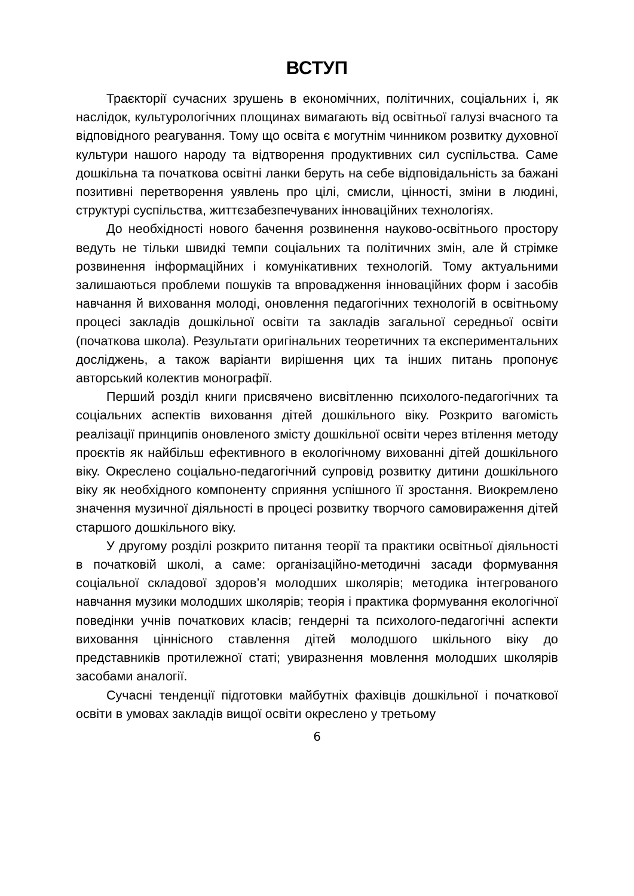ВСТУП
Траєкторії сучасних зрушень в економічних, політичних, соціальних і, як наслідок, культурологічних площинах вимагають від освітньої галузі вчасного та відповідного реагування. Тому що освіта є могутнім чинником розвитку духовної культури нашого народу та відтворення продуктивних сил суспільства. Саме дошкільна та початкова освітні ланки беруть на себе відповідальність за бажані позитивні перетворення уявлень про цілі, смисли, цінності, зміни в людині, структурі суспільства, життєзабезпечуваних інноваційних технологіях.
До необхідності нового бачення розвинення науково-освітнього простору ведуть не тільки швидкі темпи соціальних та політичних змін, але й стрімке розвинення інформаційних і комунікативних технологій. Тому актуальними залишаються проблеми пошуків та впровадження інноваційних форм і засобів навчання й виховання молоді, оновлення педагогічних технологій в освітньому процесі закладів дошкільної освіти та закладів загальної середньої освіти (початкова школа). Результати оригінальних теоретичних та експериментальних досліджень, а також варіанти вирішення цих та інших питань пропонує авторський колектив монографії.
Перший розділ книги присвячено висвітленню психолого-педагогічних та соціальних аспектів виховання дітей дошкільного віку. Розкрито вагомість реалізації принципів оновленого змісту дошкільної освіти через втілення методу проєктів як найбільш ефективного в екологічному вихованні дітей дошкільного віку. Окреслено соціально-педагогічний супровід розвитку дитини дошкільного віку як необхідного компоненту сприяння успішного її зростання. Виокремлено значення музичної діяльності в процесі розвитку творчого самовираження дітей старшого дошкільного віку.
У другому розділі розкрито питання теорії та практики освітньої діяльності в початковій школі, а саме: організаційно-методичні засади формування соціальної складової здоров’я молодших школярів; методика інтегрованого навчання музики молодших школярів; теорія і практика формування екологічної поведінки учнів початкових класів; гендерні та психолого-педагогічні аспекти виховання ціннісного ставлення дітей молодшого шкільного віку до представників протилежної статі; увиразнення мовлення молодших школярів засобами аналогії.
Сучасні тенденції підготовки майбутніх фахівців дошкільної і початкової освіти в умовах закладів вищої освіти окреслено у третьому
6